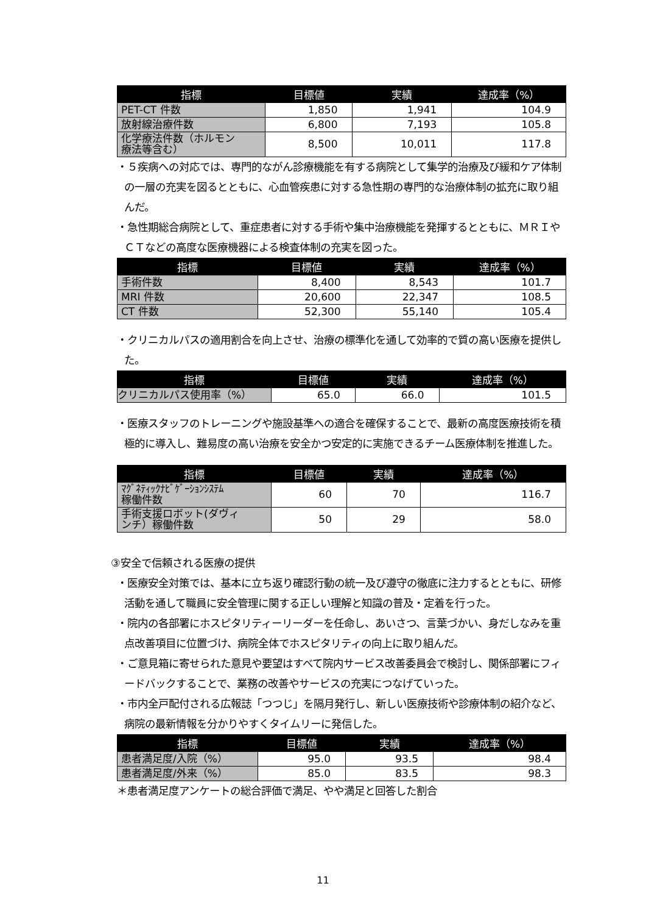| 指標 | 目標値 | 実績 | 達成率（%） |
| --- | --- | --- | --- |
| PET-CT 件数 | 1,850 | 1,941 | 104.9 |
| 放射線治療件数 | 6,800 | 7,193 | 105.8 |
| 化学療法件数（ホルモン 療法等含む） | 8,500 | 10,011 | 117.8 |
・５疾病への対応では、専門的ながん診療機能を有する病院として集学的治療及び緩和ケア体制の一層の充実を図るとともに、心血管疾患に対する急性期の専門的な治療体制の拡充に取り組んだ。
・急性期総合病院として、重症患者に対する手術や集中治療機能を発揮するとともに、ＭＲＩやＣＴなどの高度な医療機器による検査体制の充実を図った。
| 指標 | 目標値 | 実績 | 達成率（%） |
| --- | --- | --- | --- |
| 手術件数 | 8,400 | 8,543 | 101.7 |
| MRI 件数 | 20,600 | 22,347 | 108.5 |
| CT 件数 | 52,300 | 55,140 | 105.4 |
・クリニカルパスの適用割合を向上させ、治療の標準化を通して効率的で質の高い医療を提供した。
| 指標 | 目標値 | 実績 | 達成率（%） |
| --- | --- | --- | --- |
| クリニカルパス使用率（%） | 65.0 | 66.0 | 101.5 |
・医療スタッフのトレーニングや施設基準への適合を確保することで、最新の高度医療技術を積極的に導入し、難易度の高い治療を安全かつ安定的に実施できるチーム医療体制を推進した。
| 指標 | 目標値 | 実績 | 達成率（%） |
| --- | --- | --- | --- |
| ﾏｸﾞﾈﾃｨｯｸﾅﾋﾞｹﾞｰｼｮﾝｼｽﾃﾑ 稼働件数 | 60 | 70 | 116.7 |
| 手術支援ロボット(ダヴィ ンチ）稼働件数 | 50 | 29 | 58.0 |
③安全で信頼される医療の提供
・医療安全対策では、基本に立ち返り確認行動の統一及び遵守の徹底に注力するとともに、研修活動を通して職員に安全管理に関する正しい理解と知識の普及・定着を行った。
・院内の各部署にホスピタリティーリーダーを任命し、あいさつ、言葉づかい、身だしなみを重点改善項目に位置づけ、病院全体でホスピタリティの向上に取り組んだ。
・ご意見箱に寄せられた意見や要望はすべて院内サービス改善委員会で検討し、関係部署にフィードバックすることで、業務の改善やサービスの充実につなげていった。
・市内全戸配付される広報誌「つつじ」を隔月発行し、新しい医療技術や診療体制の紹介など、病院の最新情報を分かりやすくタイムリーに発信した。
| 指標 | 目標値 | 実績 | 達成率（%） |
| --- | --- | --- | --- |
| 患者満足度/入院（%） | 95.0 | 93.5 | 98.4 |
| 患者満足度/外来（%） | 85.0 | 83.5 | 98.3 |
＊患者満足度アンケートの総合評価で満足、やや満足と回答した割合
11